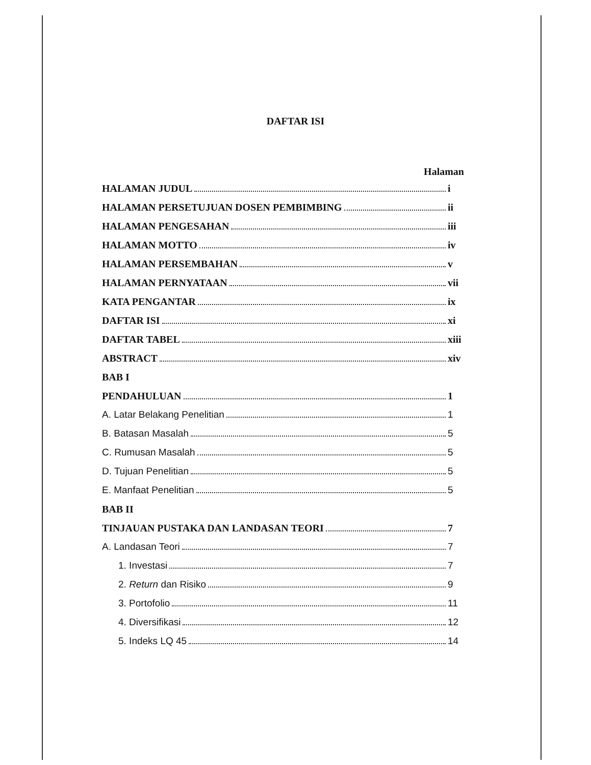DAFTAR ISI
Halaman
HALAMAN JUDUL i
HALAMAN PERSETUJUAN DOSEN PEMBIMBING ii
HALAMAN PENGESAHAN iii
HALAMAN MOTTO iv
HALAMAN PERSEMBAHAN v
HALAMAN PERNYATAAN vii
KATA PENGANTAR ix
DAFTAR ISI xi
DAFTAR TABEL xiii
ABSTRACT xiv
BAB I
PENDAHULUAN 1
A. Latar Belakang Penelitian 1
B. Batasan Masalah 5
C. Rumusan Masalah 5
D. Tujuan Penelitian 5
E. Manfaat Penelitian 5
BAB II
TINJAUAN PUSTAKA DAN LANDASAN TEORI 7
A. Landasan Teori 7
1. Investasi 7
2. Return dan Risiko 9
3. Portofolio 11
4. Diversifikasi 12
5. Indeks LQ 45 14